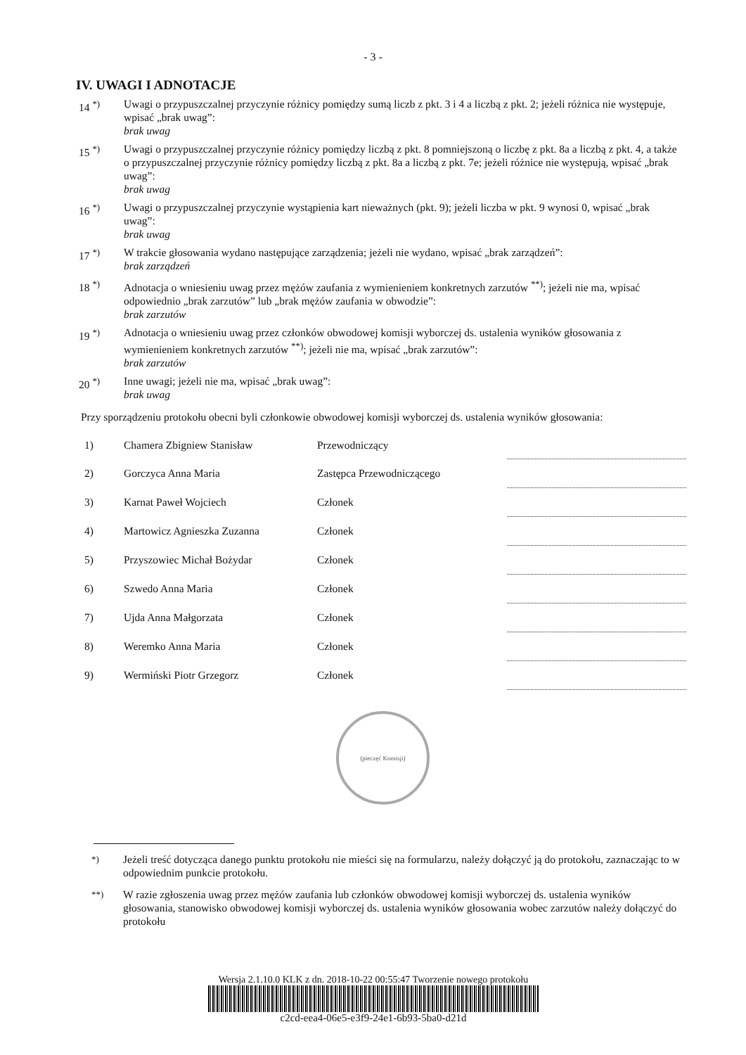- 3 -
IV. UWAGI I ADNOTACJE
14 <sup>*)</sup> Uwagi o przypuszczalnej przyczynie różnicy pomiędzy sumą liczb z pkt. 3 i 4 a liczbą z pkt. 2; jeżeli różnica nie występuje, wpisać „brak uwag”:
brak uwag
15 <sup>*)</sup> Uwagi o przypuszczalnej przyczynie różnicy pomiędzy liczbą z pkt. 8 pomniejszoną o liczbę z pkt. 8a a liczbą z pkt. 4, a także o przypuszczalnej przyczynie różnicy pomiędzy liczbą z pkt. 8a a liczbą z pkt. 7e; jeżeli różnice nie występują, wpisać „brak uwag”:
brak uwag
16 <sup>*)</sup> Uwagi o przypuszczalnej przyczynie wystąpienia kart nieważnych (pkt. 9); jeżeli liczba w pkt. 9 wynosi 0, wpisać „brak uwag”:
brak uwag
17 <sup>*)</sup> W trakcie głosowania wydano następujące zarządzenia; jeżeli nie wydano, wpisać „brak zarządzeń”:
brak zarządzeń
18 <sup>*)</sup> Adnotacja o wniesieniu uwag przez mężów zaufania z wymienieniem konkretnych zarzutów <sup>**)</sup>; jeżeli nie ma, wpisać odpowiednio „brak zarzutów” lub „brak mężów zaufania w obwodzie”:
brak zarzutów
19 <sup>*)</sup> Adnotacja o wniesieniu uwag przez członków obwodowej komisji wyborczej ds. ustalenia wyników głosowania z wymienieniem konkretnych zarzutów <sup>**)</sup>; jeżeli nie ma, wpisać „brak zarzutów”:
brak zarzutów
20 <sup>*)</sup> Inne uwagi; jeżeli nie ma, wpisać „brak uwag”:
brak uwag
Przy sporządzeniu protokołu obecni byli członkowie obwodowej komisji wyborczej ds. ustalenia wyników głosowania:
| 1) | Chamera Zbigniew Stanisław | Przewodniczący | |
| 2) | Gorczyca Anna Maria | Zastępca Przewodniczącego | |
| 3) | Karnat Paweł Wojciech | Członek | |
| 4) | Martowicz Agnieszka Zuzanna | Członek | |
| 5) | Przyszowiec Michał Bożydar | Członek | |
| 6) | Szwedo Anna Maria | Członek | |
| 7) | Ujda Anna Małgorzata | Członek | |
| 8) | Weremko Anna Maria | Członek | |
| 9) | Wermiński Piotr Grzegorz | Członek | |
(pieczęć Komisji)
<sup>*)</sup> Jeżeli treść dotycząca danego punktu protokołu nie mieści się na formularzu, należy dołączyć ją do protokołu, zaznaczając to w odpowiednim punkcie protokołu.
<sup>**)</sup> W razie zgłoszenia uwag przez mężów zaufania lub członków obwodowej komisji wyborczej ds. ustalenia wyników głosowania, stanowisko obwodowej komisji wyborczej ds. ustalenia wyników głosowania wobec zarzutów należy dołączyć do protokołu
Wersja 2.1.10.0 KLK z dn. 2018-10-22 00:55:47 Tworzenie nowego protokołu
c2cd-eea4-06e5-e3f9-24e1-6b93-5ba0-d21d